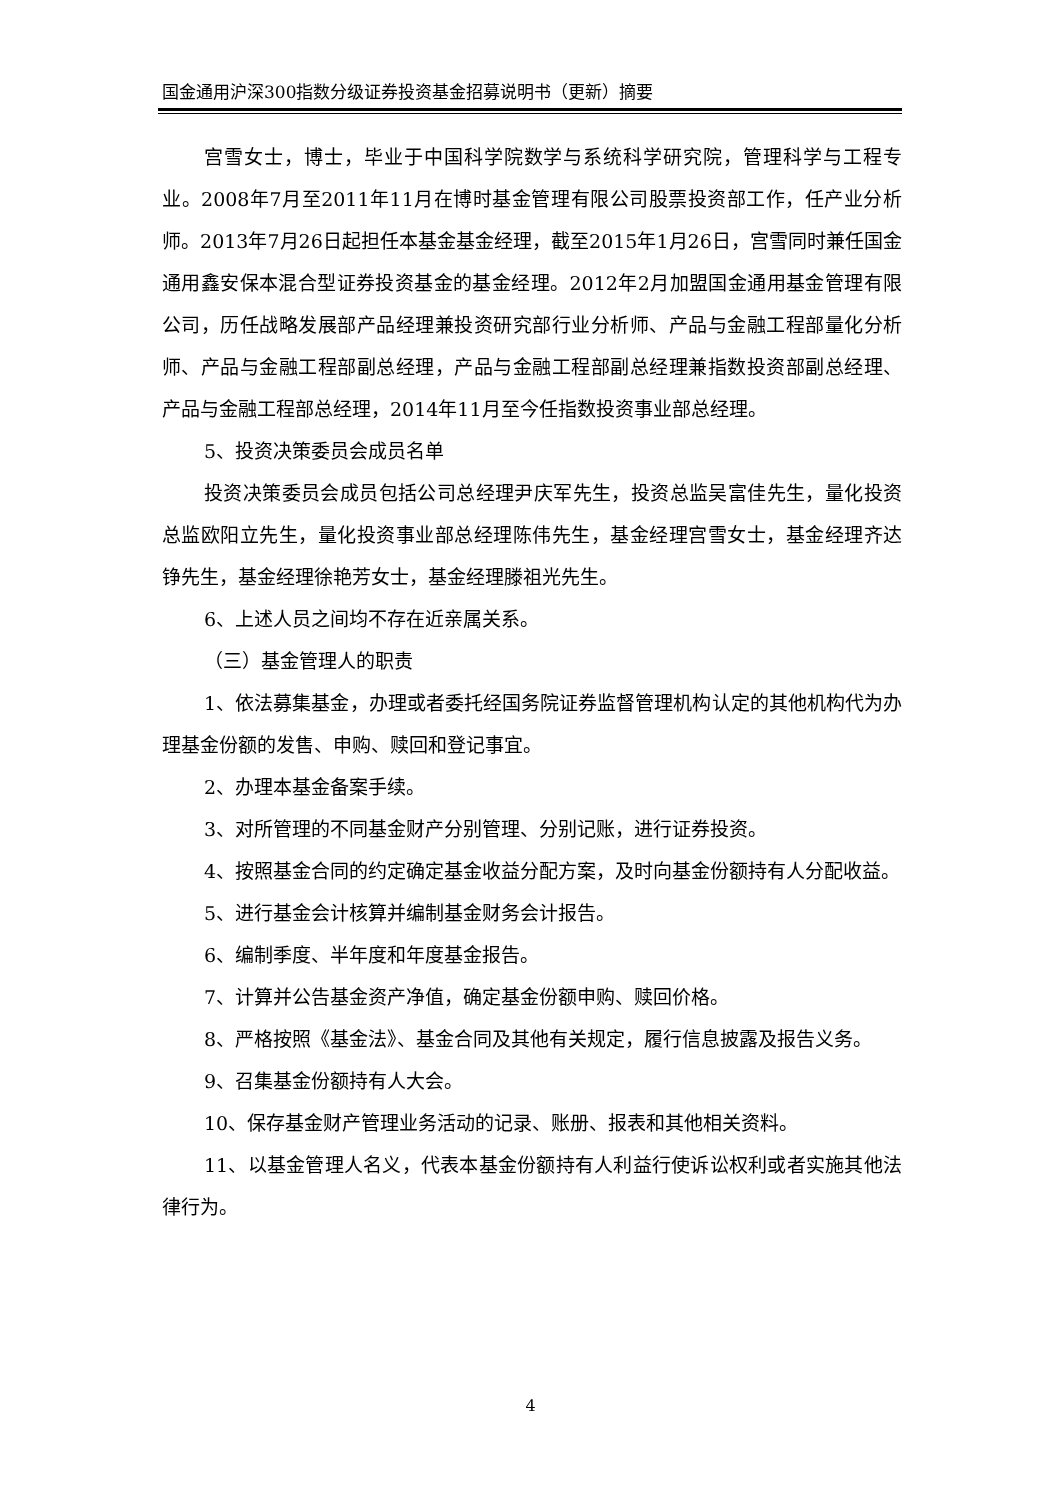国金通用沪深300指数分级证券投资基金招募说明书（更新）摘要
宫雪女士，博士，毕业于中国科学院数学与系统科学研究院，管理科学与工程专业。2008年7月至2011年11月在博时基金管理有限公司股票投资部工作，任产业分析师。2013年7月26日起担任本基金基金经理，截至2015年1月26日，宫雪同时兼任国金通用鑫安保本混合型证券投资基金的基金经理。2012年2月加盟国金通用基金管理有限公司，历任战略发展部产品经理兼投资研究部行业分析师、产品与金融工程部量化分析师、产品与金融工程部副总经理，产品与金融工程部副总经理兼指数投资部副总经理、产品与金融工程部总经理，2014年11月至今任指数投资事业部总经理。
5、投资决策委员会成员名单
投资决策委员会成员包括公司总经理尹庆军先生，投资总监吴富佳先生，量化投资总监欧阳立先生，量化投资事业部总经理陈伟先生，基金经理宫雪女士，基金经理齐达铮先生，基金经理徐艳芳女士，基金经理滕祖光先生。
6、上述人员之间均不存在近亲属关系。
（三）基金管理人的职责
1、依法募集基金，办理或者委托经国务院证券监督管理机构认定的其他机构代为办理基金份额的发售、申购、赎回和登记事宜。
2、办理本基金备案手续。
3、对所管理的不同基金财产分别管理、分别记账，进行证券投资。
4、按照基金合同的约定确定基金收益分配方案，及时向基金份额持有人分配收益。
5、进行基金会计核算并编制基金财务会计报告。
6、编制季度、半年度和年度基金报告。
7、计算并公告基金资产净值，确定基金份额申购、赎回价格。
8、严格按照《基金法》、基金合同及其他有关规定，履行信息披露及报告义务。
9、召集基金份额持有人大会。
10、保存基金财产管理业务活动的记录、账册、报表和其他相关资料。
11、以基金管理人名义，代表本基金份额持有人利益行使诉讼权利或者实施其他法律行为。
4